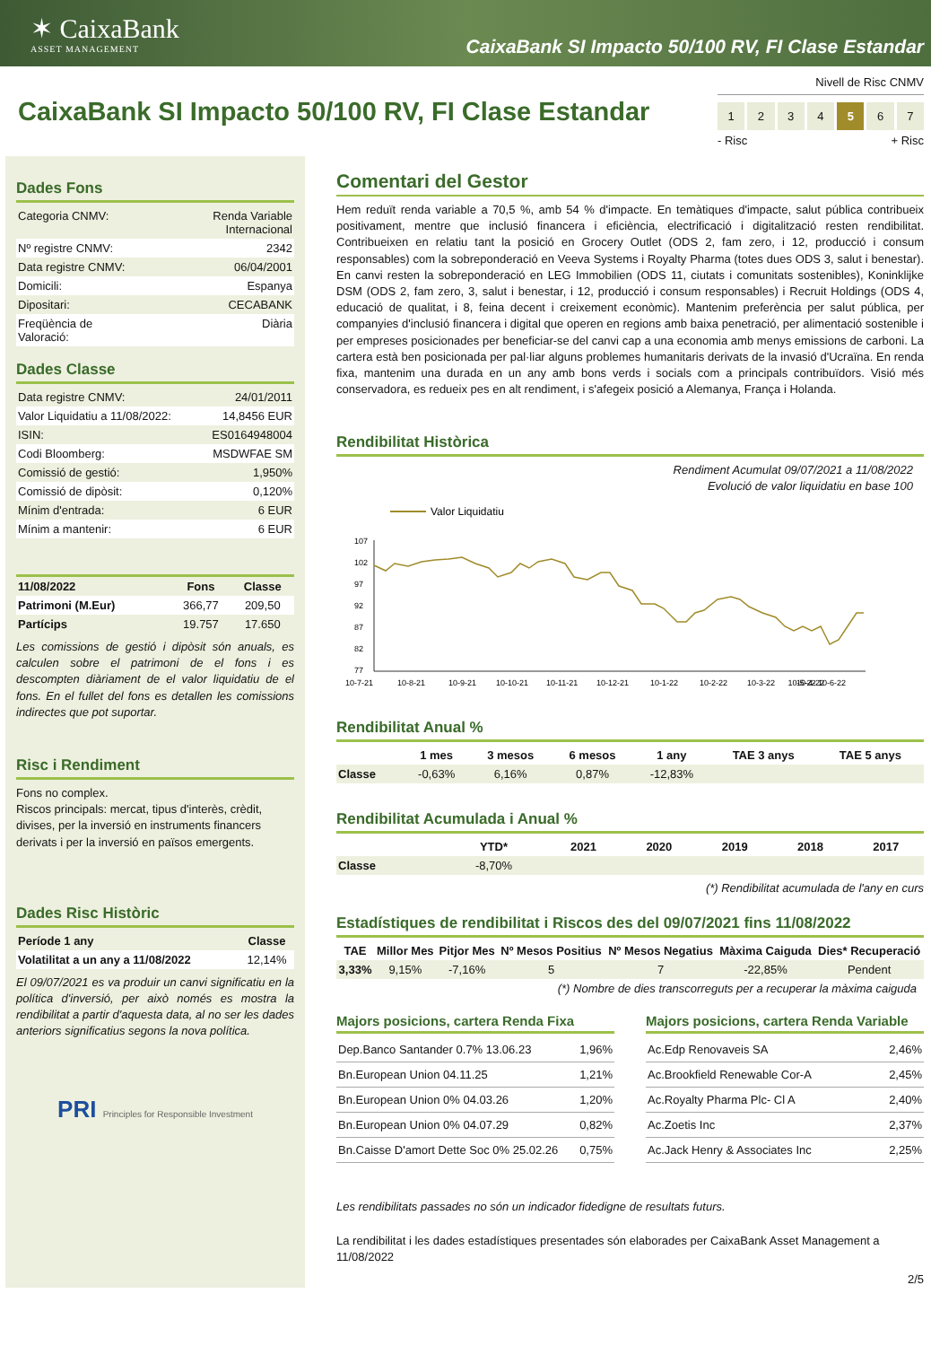✶ CaixaBank
ASSET MANAGEMENT
CaixaBank SI Impacto 50/100 RV, FI Clase Estandar
CaixaBank SI Impacto 50/100 RV, FI Clase Estandar
Nivell de Risc CNMV
1234 5 6 7
- Risc + Risc
Dades Fons
| Categoria CNMV: | Renda Variable Internacional |
| Nº registre CNMV: | 2342 |
| Data registre CNMV: | 06/04/2001 |
| Domicili: | Espanya |
| Dipositari: | CECABANK |
| Freqüència de Valoració: | Diària |
Dades Classe
| Data registre CNMV: | 24/01/2011 |
| Valor Liquidatiu a 11/08/2022: | 14,8456 EUR |
| ISIN: | ES0164948004 |
| Codi Bloomberg: | MSDWFAE SM |
| Comissió de gestió: | 1,950% |
| Comissió de dipòsit: | 0,120% |
| Mínim d'entrada: | 6 EUR |
| Mínim a mantenir: | 6 EUR |
| 11/08/2022 | Fons | Classe |
| --- | --- | --- |
| Patrimoni (M.Eur) | 366,77 | 209,50 |
| Partícips | 19.757 | 17.650 |
Les comissions de gestió i dipòsit són anuals, es calculen sobre el patrimoni de el fons i es descompten diàriament de el valor liquidatiu de el fons. En el fullet del fons es detallen les comissions indirectes que pot suportar.
Risc i Rendiment
Fons no complex.
Riscos principals: mercat, tipus d'interès, crèdit, divises, per la inversió en instruments financers derivats i per la inversió en països emergents.
Dades Risc Històric
| Període 1 any | Classe |
| --- | --- |
| Volatilitat a un any a 11/08/2022 | 12,14% |
El 09/07/2021 es va produir un canvi significatiu en la política d'inversió, per això només es mostra la rendibilitat a partir d'aquesta data, al no ser les dades anteriors significatius segons la nova política.
PRI Principles for Responsible Investment
Comentari del Gestor
Hem reduït renda variable a 70,5 %, amb 54 % d'impacte. En temàtiques d'impacte, salut pública contribueix positivament, mentre que inclusió financera i eficiència, electrificació i digitalització resten rendibilitat. Contribueixen en relatiu tant la posició en Grocery Outlet (ODS 2, fam zero, i 12, producció i consum responsables) com la sobreponderació en Veeva Systems i Royalty Pharma (totes dues ODS 3, salut i benestar). En canvi resten la sobreponderació en LEG Immobilien (ODS 11, ciutats i comunitats sostenibles), Koninklijke DSM (ODS 2, fam zero, 3, salut i benestar, i 12, producció i consum responsables) i Recruit Holdings (ODS 4, educació de qualitat, i 8, feina decent i creixement econòmic). Mantenim preferència per salut pública, per companyies d'inclusió financera i digital que operen en regions amb baixa penetració, per alimentació sostenible i per empreses posicionades per beneficiar-se del canvi cap a una economia amb menys emissions de carboni. La cartera està ben posicionada per pal·liar alguns problemes humanitaris derivats de la invasió d'Ucraïna. En renda fixa, mantenim una durada en un any amb bons verds i socials com a principals contribuïdors. Visió més conservadora, es redueix pes en alt rendiment, i s'afegeix posició a Alemanya, França i Holanda.
Rendibilitat Històrica
Rendiment Acumulat 09/07/2021 a 11/08/2022
Evolució de valor liquidatiu en base 100
Valor Liquidatiu
107
102
97
92
87
82
77
10-7-21
10-8-21
10-9-21
10-10-21
10-11-21
10-12-21
10-1-22
10-2-22
10-3-22
10-4-22
10-5-22 10-6-22
Rendibilitat Anual %
| | 1 mes | 3 mesos | 6 mesos | 1 any | TAE 3 anys | TAE 5 anys |
| --- | --- | --- | --- | --- | --- | --- |
| Classe | -0,63% | 6,16% | 0,87% | -12,83% | | |
Rendibilitat Acumulada i Anual %
| | YTD* | 2021 | 2020 | 2019 | 2018 | 2017 |
| --- | --- | --- | --- | --- | --- | --- |
| Classe | -8,70% | | | | | |
(*) Rendibilitat acumulada de l'any en curs
Estadístiques de rendibilitat i Riscos des del 09/07/2021 fins 11/08/2022
| TAE | Millor Mes | Pitjor Mes | Nº Mesos Positius | Nº Mesos Negatius | Màxima Caiguda | Dies* Recuperació |
| --- | --- | --- | --- | --- | --- | --- |
| 3,33% | 9,15% | -7,16% | 5 | 7 | -22,85% | Pendent |
(*) Nombre de dies transcorreguts per a recuperar la màxima caiguda
Majors posicions, cartera Renda Fixa
| Dep.Banco Santander 0.7% 13.06.23 | 1,96% |
| Bn.European Union 04.11.25 | 1,21% |
| Bn.European Union 0% 04.03.26 | 1,20% |
| Bn.European Union 0% 04.07.29 | 0,82% |
| Bn.Caisse D'amort Dette Soc 0% 25.02.26 | 0,75% |
Majors posicions, cartera Renda Variable
| Ac.Edp Renovaveis SA | 2,46% |
| Ac.Brookfield Renewable Cor-A | 2,45% |
| Ac.Royalty Pharma Plc- Cl A | 2,40% |
| Ac.Zoetis Inc | 2,37% |
| Ac.Jack Henry & Associates Inc | 2,25% |
Les rendibilitats passades no són un indicador fidedigne de resultats futurs.
La rendibilitat i les dades estadístiques presentades són elaborades per CaixaBank Asset Management a 11/08/2022
2/5